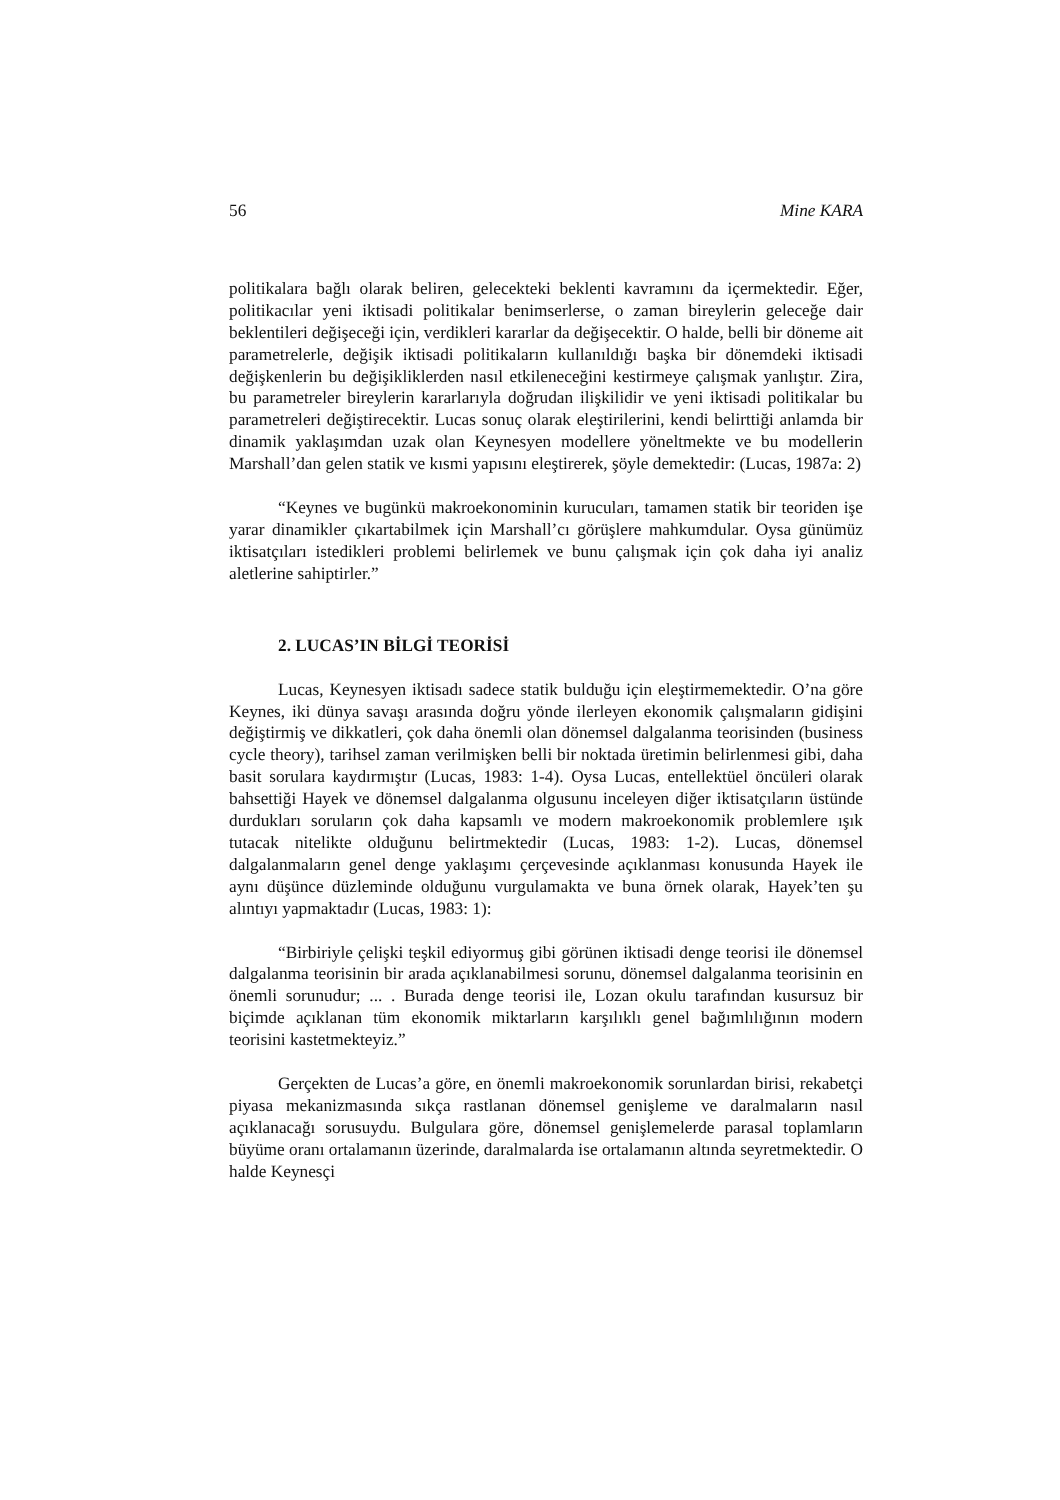56 Mine KARA
politikalara bağlı olarak beliren, gelecekteki beklenti kavramını da içermektedir. Eğer, politikacılar yeni iktisadi politikalar benimserlerse, o zaman bireylerin geleceğe dair beklentileri değişeceği için, verdikleri kararlar da değişecektir. O halde, belli bir döneme ait parametrelerle, değişik iktisadi politikaların kullanıldığı başka bir dönemdeki iktisadi değişkenlerin bu değişikliklerden nasıl etkileneceğini kestirmeye çalışmak yanlıştır. Zira, bu parametreler bireylerin kararlarıyla doğrudan ilişkilidir ve yeni iktisadi politikalar bu parametreleri değiştirecektir. Lucas sonuç olarak eleştirilerini, kendi belirttiği anlamda bir dinamik yaklaşımdan uzak olan Keynesyen modellere yöneltmekte ve bu modellerin Marshall’dan gelen statik ve kısmi yapısını eleştirerek, şöyle demektedir: (Lucas, 1987a: 2)
“Keynes ve bugünkü makroekonominin kurucuları, tamamen statik bir teoriden işe yarar dinamikler çıkartabilmek için Marshall’cı görüşlere mahkumdular. Oysa günümüz iktisatçıları istedikleri problemi belirlemek ve bunu çalışmak için çok daha iyi analiz aletlerine sahiptirler.”
2. LUCAS’IN BİLGİ TEORİSİ
Lucas, Keynesyen iktisadı sadece statik bulduğu için eleştirmemektedir. O’na göre Keynes, iki dünya savaşı arasında doğru yönde ilerleyen ekonomik çalışmaların gidişini değiştirmiş ve dikkatleri, çok daha önemli olan dönemsel dalgalanma teorisinden (business cycle theory), tarihsel zaman verilmişken belli bir noktada üretimin belirlenmesi gibi, daha basit sorulara kaydırmıştır (Lucas, 1983: 1-4). Oysa Lucas, entellektüel öncüleri olarak bahsettiği Hayek ve dönemsel dalgalanma olgusunu inceleyen diğer iktisatçıların üstünde durdukları soruların çok daha kapsamlı ve modern makroekonomik problemlere ışık tutacak nitelikte olduğunu belirtmektedir (Lucas, 1983: 1-2). Lucas, dönemsel dalgalanmaların genel denge yaklaşımı çerçevesinde açıklanması konusunda Hayek ile aynı düşünce düzleminde olduğunu vurgulamakta ve buna örnek olarak, Hayek’ten şu alıntıyı yapmaktadır (Lucas, 1983: 1):
“Birbiriyle çelişki teşkil ediyormuş gibi görünen iktisadi denge teorisi ile dönemsel dalgalanma teorisinin bir arada açıklanabilmesi sorunu, dönemsel dalgalanma teorisinin en önemli sorunudur; ... . Burada denge teorisi ile, Lozan okulu tarafından kusursuz bir biçimde açıklanan tüm ekonomik miktarların karşılıklı genel bağımlılığının modern teorisini kastetmekteyiz.”
Gerçekten de Lucas’a göre, en önemli makroekonomik sorunlardan birisi, rekabetçi piyasa mekanizmasında sıkça rastlanan dönemsel genişleme ve daralmaların nasıl açıklanacağı sorusuydu. Bulgulara göre, dönemsel genişlemelerde parasal toplamların büyüme oranı ortalamanın üzerinde, daralmalarda ise ortalamanın altında seyretmektedir. O halde Keynesçi